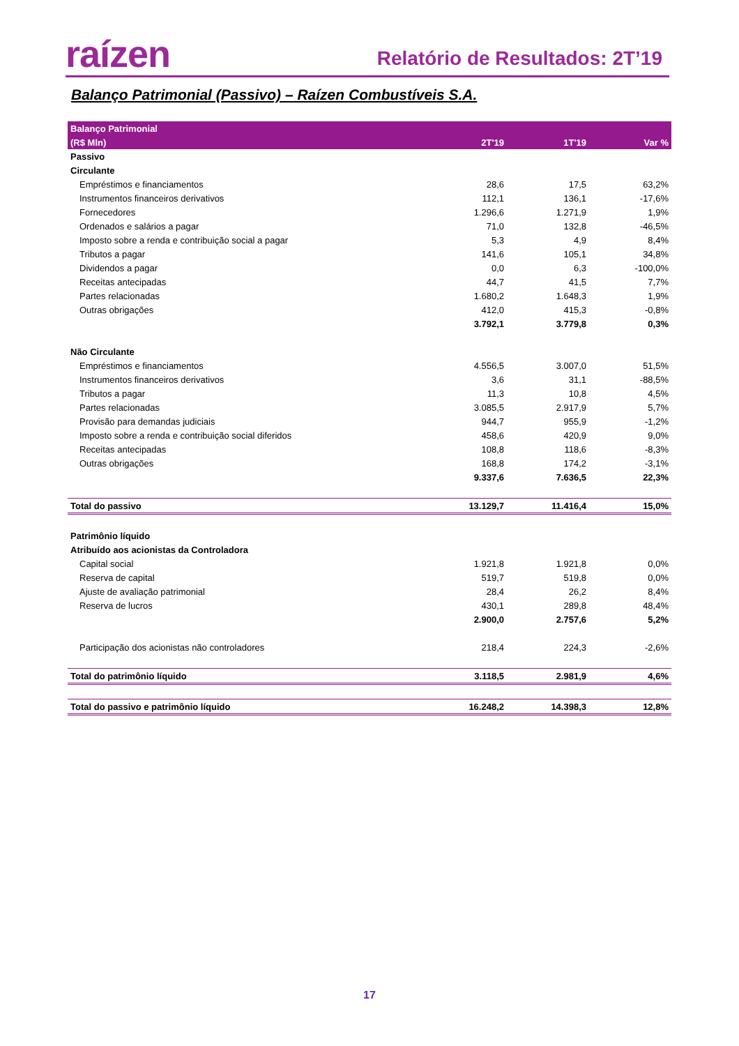raízen
Relatório de Resultados: 2T’19
Balanço Patrimonial (Passivo) – Raízen Combustíveis S.A.
| Balanço Patrimonial | | | |
| --- | --- | --- | --- |
| (R$ Mln) | 2T'19 | 1T'19 | Var % |
| Passivo | | | |
| Circulante | | | |
| Empréstimos e financiamentos | 28,6 | 17,5 | 63,2% |
| Instrumentos financeiros derivativos | 112,1 | 136,1 | -17,6% |
| Fornecedores | 1.296,6 | 1.271,9 | 1,9% |
| Ordenados e salários a pagar | 71,0 | 132,8 | -46,5% |
| Imposto sobre a renda e contribuição social a pagar | 5,3 | 4,9 | 8,4% |
| Tributos a pagar | 141,6 | 105,1 | 34,8% |
| Dividendos a pagar | 0,0 | 6,3 | -100,0% |
| Receitas antecipadas | 44,7 | 41,5 | 7,7% |
| Partes relacionadas | 1.680,2 | 1.648,3 | 1,9% |
| Outras obrigações | 412,0 | 415,3 | -0,8% |
| | 3.792,1 | 3.779,8 | 0,3% |
| Não Circulante | | | |
| Empréstimos e financiamentos | 4.556,5 | 3.007,0 | 51,5% |
| Instrumentos financeiros derivativos | 3,6 | 31,1 | -88,5% |
| Tributos a pagar | 11,3 | 10,8 | 4,5% |
| Partes relacionadas | 3.085,5 | 2.917,9 | 5,7% |
| Provisão para demandas judiciais | 944,7 | 955,9 | -1,2% |
| Imposto sobre a renda e contribuição social diferidos | 458,6 | 420,9 | 9,0% |
| Receitas antecipadas | 108,8 | 118,6 | -8,3% |
| Outras obrigações | 168,8 | 174,2 | -3,1% |
| | 9.337,6 | 7.636,5 | 22,3% |
| Total do passivo | 13.129,7 | 11.416,4 | 15,0% |
| Patrimônio líquido | | | |
| Atribuído aos acionistas da Controladora | | | |
| Capital social | 1.921,8 | 1.921,8 | 0,0% |
| Reserva de capital | 519,7 | 519,8 | 0,0% |
| Ajuste de avaliação patrimonial | 28,4 | 26,2 | 8,4% |
| Reserva de lucros | 430,1 | 289,8 | 48,4% |
| | 2.900,0 | 2.757,6 | 5,2% |
| Participação dos acionistas não controladores | 218,4 | 224,3 | -2,6% |
| Total do patrimônio líquido | 3.118,5 | 2.981,9 | 4,6% |
| Total do passivo e patrimônio líquido | 16.248,2 | 14.398,3 | 12,8% |
17